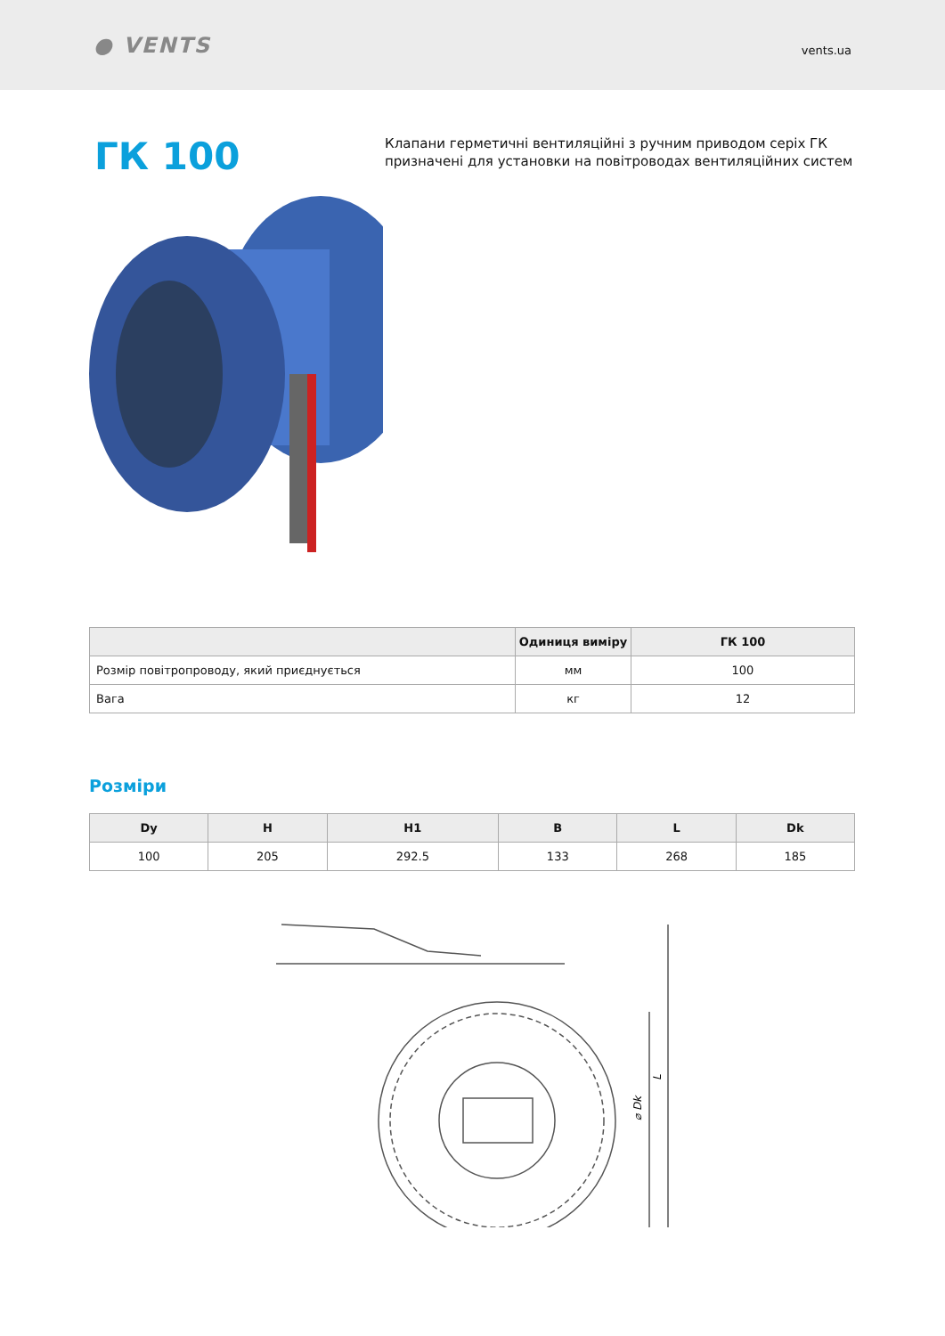● VENTS
vents.ua
ГК 100
Клапани герметичні вентиляційні з ручним приводом серіх ГК призначені для установки на повітроводах вентиляційних систем
| | Одиниця виміру | ГК 100 |
| --- | --- | --- |
| Розмір повітропроводу, який приєднується | мм | 100 |
| Вага | кг | 12 |
Розміри
| Dy | H | H1 | B | L | Dk |
| --- | --- | --- | --- | --- | --- |
| 100 | 205 | 292.5 | 133 | 268 | 185 |
⌀ Dk
L